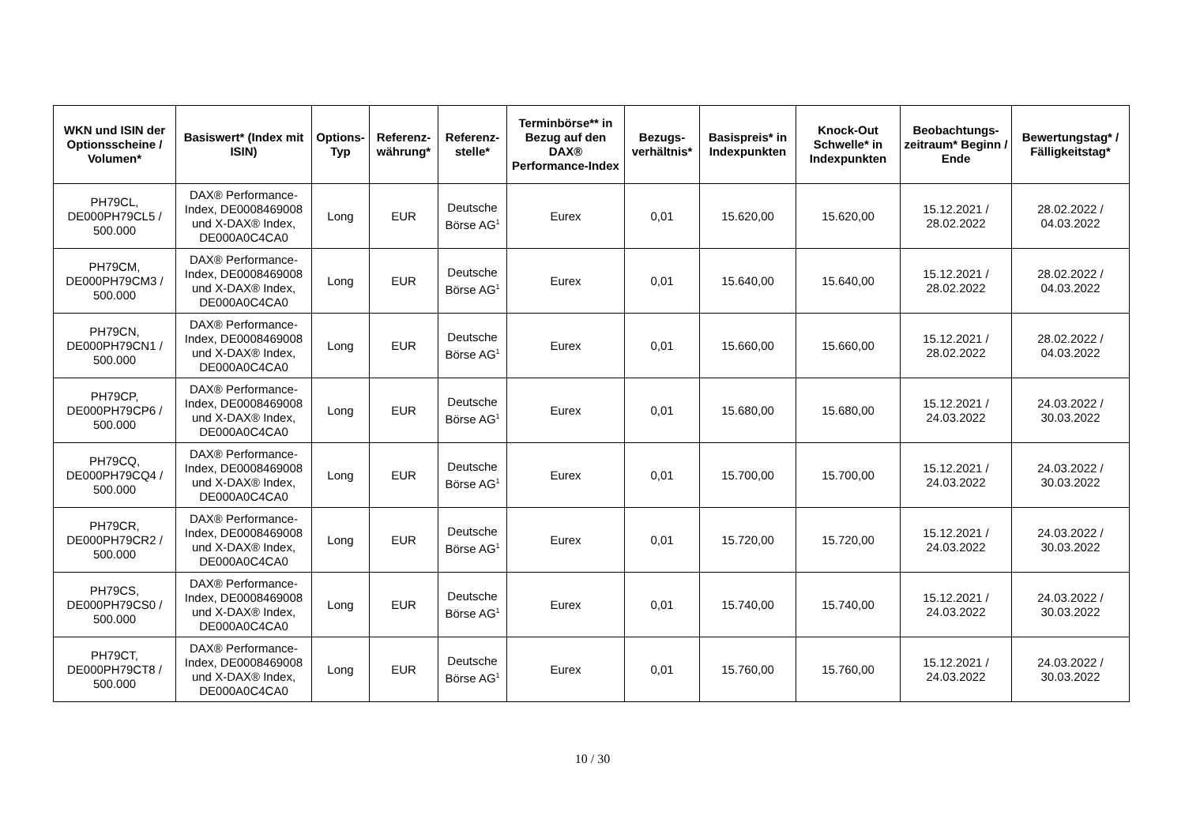| WKN und ISIN der Optionsscheine / Volumen* | Basiswert* (Index mit ISIN) | Options-Typ | Referenz-währung* | Referenz-stelle* | Terminbörse** in Bezug auf den DAX® Performance-Index | Bezugs-verhältnis* | Basispreis* in Indexpunkten | Knock-Out Schwelle* in Indexpunkten | Beobachtungs-zeitraum* Beginn / Ende | Bewertungstag* / Fälligkeitstag* |
| --- | --- | --- | --- | --- | --- | --- | --- | --- | --- | --- |
| PH79CL, DE000PH79CL5 / 500.000 | DAX® Performance-Index, DE0008469008 und X-DAX® Index, DE000A0C4CA0 | Long | EUR | Deutsche Börse AG<sup>1</sup> | Eurex | 0,01 | 15.620,00 | 15.620,00 | 15.12.2021 / 28.02.2022 | 28.02.2022 / 04.03.2022 |
| PH79CM, DE000PH79CM3 / 500.000 | DAX® Performance-Index, DE0008469008 und X-DAX® Index, DE000A0C4CA0 | Long | EUR | Deutsche Börse AG<sup>1</sup> | Eurex | 0,01 | 15.640,00 | 15.640,00 | 15.12.2021 / 28.02.2022 | 28.02.2022 / 04.03.2022 |
| PH79CN, DE000PH79CN1 / 500.000 | DAX® Performance-Index, DE0008469008 und X-DAX® Index, DE000A0C4CA0 | Long | EUR | Deutsche Börse AG<sup>1</sup> | Eurex | 0,01 | 15.660,00 | 15.660,00 | 15.12.2021 / 28.02.2022 | 28.02.2022 / 04.03.2022 |
| PH79CP, DE000PH79CP6 / 500.000 | DAX® Performance-Index, DE0008469008 und X-DAX® Index, DE000A0C4CA0 | Long | EUR | Deutsche Börse AG<sup>1</sup> | Eurex | 0,01 | 15.680,00 | 15.680,00 | 15.12.2021 / 24.03.2022 | 24.03.2022 / 30.03.2022 |
| PH79CQ, DE000PH79CQ4 / 500.000 | DAX® Performance-Index, DE0008469008 und X-DAX® Index, DE000A0C4CA0 | Long | EUR | Deutsche Börse AG<sup>1</sup> | Eurex | 0,01 | 15.700,00 | 15.700,00 | 15.12.2021 / 24.03.2022 | 24.03.2022 / 30.03.2022 |
| PH79CR, DE000PH79CR2 / 500.000 | DAX® Performance-Index, DE0008469008 und X-DAX® Index, DE000A0C4CA0 | Long | EUR | Deutsche Börse AG<sup>1</sup> | Eurex | 0,01 | 15.720,00 | 15.720,00 | 15.12.2021 / 24.03.2022 | 24.03.2022 / 30.03.2022 |
| PH79CS, DE000PH79CS0 / 500.000 | DAX® Performance-Index, DE0008469008 und X-DAX® Index, DE000A0C4CA0 | Long | EUR | Deutsche Börse AG<sup>1</sup> | Eurex | 0,01 | 15.740,00 | 15.740,00 | 15.12.2021 / 24.03.2022 | 24.03.2022 / 30.03.2022 |
| PH79CT, DE000PH79CT8 / 500.000 | DAX® Performance-Index, DE0008469008 und X-DAX® Index, DE000A0C4CA0 | Long | EUR | Deutsche Börse AG<sup>1</sup> | Eurex | 0,01 | 15.760,00 | 15.760,00 | 15.12.2021 / 24.03.2022 | 24.03.2022 / 30.03.2022 |
10 / 30